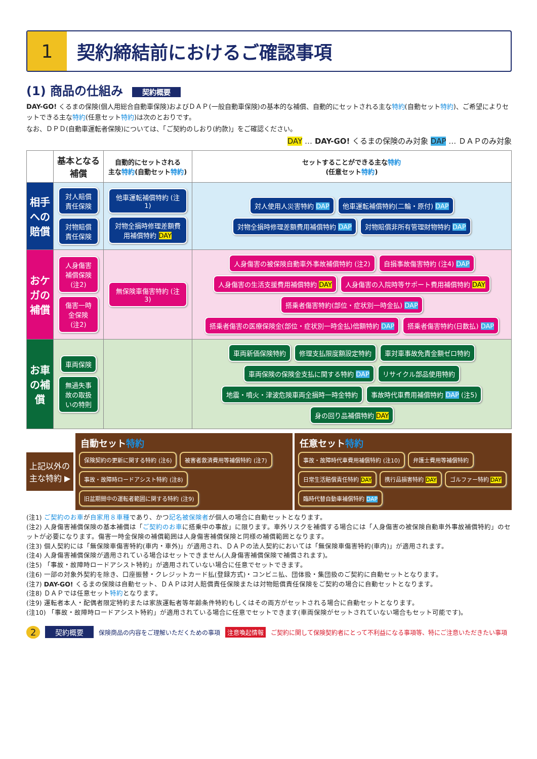1 契約締結前におけるご確認事項
(1) 商品の仕組み 契約概要
DAY-GO! くるまの保険(個人用総合自動車保険)およびＤＡＰ(一般自動車保険)の基本的な補償、自動的にセットされる主な特約(自動セット特約)、ご希望によりセットできる主な特約(任意セット特約)は次のとおりです。
なお、ＤＰＤ(自動車運転者保険)については、「ご契約のしおり(約款)」をご確認ください。
DAY … DAY-GO! くるまの保険のみ対象 DAP … ＤＡＰのみ対象
| | 基本となる補償 | 自動的にセットされる 主な 特約 (自動セット 特約 ) | セットすることができる主な 特約 (任意セット 特約 ) |
| --- | --- | --- | --- |
| 相手への賠償 | 対人賠償責任保険 対物賠償責任保険 | 他車運転補償特約 (注1) 対物全損時修理差額費用補償特約 DAY | 対人使用人災害特約 DAP 他車運転補償特約(二輪・原付) DAP 対物全損時修理差額費用補償特約 DAP 対物賠償非所有管理財物特約 DAP |
| おケガの補償 | 人身傷害補償保険 (注2) 傷害一時金保険 (注2) | 無保険車傷害特約 (注3) | 人身傷害の被保険自動車外事故補償特約 (注2) 自損事故傷害特約 (注4) DAP 人身傷害の生活支援費用補償特約 DAY 人身傷害の入院時等サポート費用補償特約 DAY 搭乗者傷害特約(部位・症状別一時金払) DAP 搭乗者傷害の医療保険金(部位・症状別一時金払)倍額特約 DAP 搭乗者傷害特約(日数払) DAP |
| お車の補償 | 車両保険 無過失事故の取扱いの特則 | | 車両新価保険特約 修理支払限度額設定特約 車対車事故免責金額ゼロ特約 車両保険の保険金支払に関する特約 DAP リサイクル部品使用特約 地震・噴火・津波危険車両全損時一時金特約 事故時代車費用補償特約 DAP (注5) 身の回り品補償特約 DAY |
上記以外の
主な特約 ▶
自動セット特約
保険契約の更新に関する特約 (注6) 被害者救済費用等補償特約 (注7) 事故・故障時ロードアシスト特約 (注8) 旧盆期間中の運転者範囲に関する特約 (注9)
任意セット特約
事故・故障時代車費用補償特約 (注10) 弁護士費用等補償特約 日常生活賠償責任特約 DAY 携行品損害特約 DAY ゴルファー特約 DAY 臨時代替自動車補償特約 DAP
(注1) ご契約のお車が自家用８車種であり、かつ記名被保険者が個人の場合に自動セットとなります。
(注2) 人身傷害補償保険の基本補償は「ご契約のお車に搭乗中の事故」に限ります。車外リスクを補償する場合には「人身傷害の被保険自動車外事故補償特約」のセットが必要になります。傷害一時金保険の補償範囲は人身傷害補償保険と同様の補償範囲となります。
(注3) 個人契約には「無保険車傷害特約(車内・車外)」が適用され、ＤＡＰの法人契約においては「無保険車傷害特約(車内)」が適用されます。
(注4) 人身傷害補償保険が適用されている場合はセットできません(人身傷害補償保険で補償されます)。
(注5) 「事故・故障時ロードアシスト特約」が適用されていない場合に任意でセットできます。
(注6) 一部の対象外契約を除き、口座振替・クレジットカード払(登録方式)・コンビニ払、団体扱・集団扱のご契約に自動セットとなります。
(注7) DAY-GO! くるまの保険は自動セット、ＤＡＰは対人賠償責任保険または対物賠償責任保険をご契約の場合に自動セットとなります。
(注8) ＤＡＰでは任意セット特約となります。
(注9) 運転者本人・配偶者限定特約または家族運転者等年齢条件特約もしくはその両方がセットされる場合に自動セットとなります。
(注10) 「事故・故障時ロードアシスト特約」が適用されている場合に任意でセットできます(車両保険がセットされていない場合もセット可能です)。
2 契約概要 保険商品の内容をご理解いただくための事項 注意喚起情報 ご契約に関して保険契約者にとって不利益になる事項等、特にご注意いただきたい事項